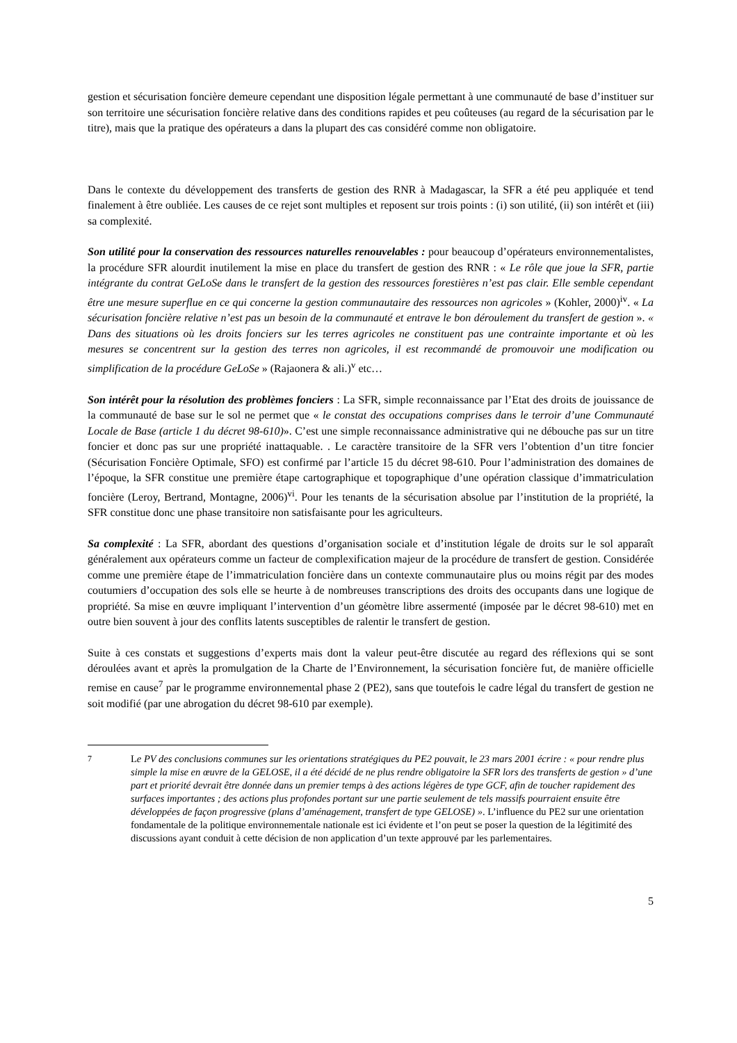gestion et sécurisation foncière demeure cependant une disposition légale permettant à une communauté de base d’instituer sur son territoire une sécurisation foncière relative dans des conditions rapides et peu coûteuses (au regard de la sécurisation par le titre), mais que la pratique des opérateurs a dans la plupart des cas considéré comme non obligatoire.
Dans le contexte du développement des transferts de gestion des RNR à Madagascar, la SFR a été peu appliquée et tend finalement à être oubliée. Les causes de ce rejet sont multiples et reposent sur trois points : (i) son utilité, (ii) son intérêt et (iii) sa complexité.
Son utilité pour la conservation des ressources naturelles renouvelables : pour beaucoup d’opérateurs environnementalistes, la procédure SFR alourdit inutilement la mise en place du transfert de gestion des RNR : « Le rôle que joue la SFR, partie intégrante du contrat GeLoSe dans le transfert de la gestion des ressources forestières n’est pas clair. Elle semble cependant être une mesure superflue en ce qui concerne la gestion communautaire des ressources non agricoles » (Kohler, 2000)<sup>iv</sup>. « La sécurisation foncière relative n’est pas un besoin de la communauté et entrave le bon déroulement du transfert de gestion ». « Dans des situations où les droits fonciers sur les terres agricoles ne constituent pas une contrainte importante et où les mesures se concentrent sur la gestion des terres non agricoles, il est recommandé de promouvoir une modification ou simplification de la procédure GeLoSe » (Rajaonera & ali.)<sup>v</sup> etc…
Son intérêt pour la résolution des problèmes fonciers : La SFR, simple reconnaissance par l’Etat des droits de jouissance de la communauté de base sur le sol ne permet que « le constat des occupations comprises dans le terroir d’une Communauté Locale de Base (article 1 du décret 98-610)». C’est une simple reconnaissance administrative qui ne débouche pas sur un titre foncier et donc pas sur une propriété inattaquable. . Le caractère transitoire de la SFR vers l’obtention d’un titre foncier (Sécurisation Foncière Optimale, SFO) est confirmé par l’article 15 du décret 98-610. Pour l’administration des domaines de l’époque, la SFR constitue une première étape cartographique et topographique d’une opération classique d’immatriculation foncière (Leroy, Bertrand, Montagne, 2006)<sup>vi</sup>. Pour les tenants de la sécurisation absolue par l’institution de la propriété, la SFR constitue donc une phase transitoire non satisfaisante pour les agriculteurs.
Sa complexité : La SFR, abordant des questions d’organisation sociale et d’institution légale de droits sur le sol apparaît généralement aux opérateurs comme un facteur de complexification majeur de la procédure de transfert de gestion. Considérée comme une première étape de l’immatriculation foncière dans un contexte communautaire plus ou moins régit par des modes coutumiers d’occupation des sols elle se heurte à de nombreuses transcriptions des droits des occupants dans une logique de propriété. Sa mise en œuvre impliquant l’intervention d’un géomètre libre assermenté (imposée par le décret 98-610) met en outre bien souvent à jour des conflits latents susceptibles de ralentir le transfert de gestion.
Suite à ces constats et suggestions d’experts mais dont la valeur peut-être discutée au regard des réflexions qui se sont déroulées avant et après la promulgation de la Charte de l’Environnement, la sécurisation foncière fut, de manière officielle remise en cause<sup>7</sup> par le programme environnemental phase 2 (PE2), sans que toutefois le cadre légal du transfert de gestion ne soit modifié (par une abrogation du décret 98-610 par exemple).
<sup>7</sup> Le PV des conclusions communes sur les orientations stratégiques du PE2 pouvait, le 23 mars 2001 écrire : « pour rendre plus simple la mise en œuvre de la GELOSE, il a été décidé de ne plus rendre obligatoire la SFR lors des transferts de gestion » d’une part et priorité devrait être donnée dans un premier temps à des actions légères de type GCF, afin de toucher rapidement des surfaces importantes ; des actions plus profondes portant sur une partie seulement de tels massifs pourraient ensuite être développées de façon progressive (plans d’aménagement, transfert de type GELOSE) ». L’influence du PE2 sur une orientation fondamentale de la politique environnementale nationale est ici évidente et l’on peut se poser la question de la légitimité des discussions ayant conduit à cette décision de non application d’un texte approuvé par les parlementaires.
5